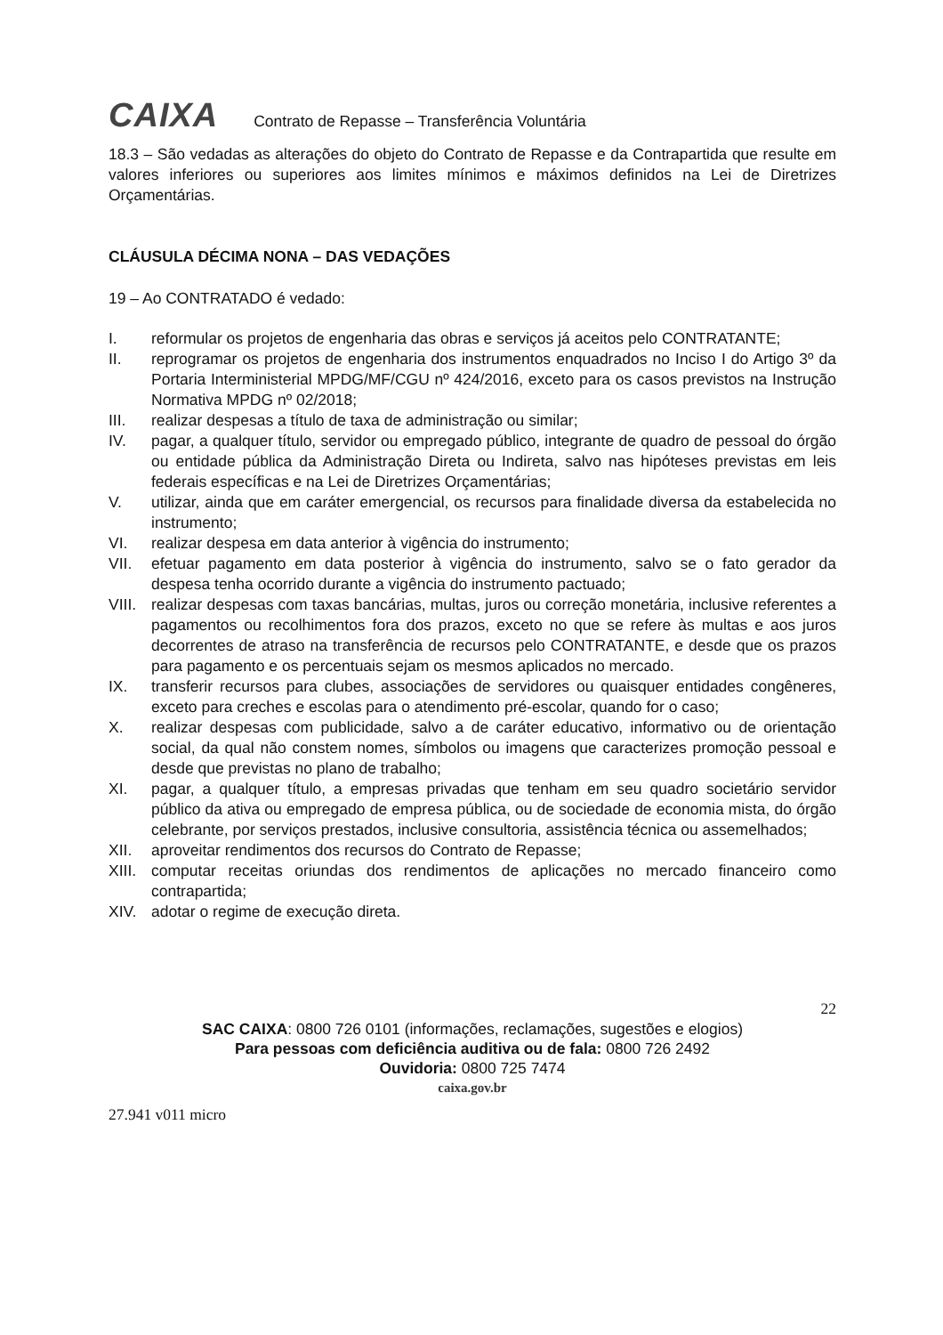CAIXA
Contrato de Repasse – Transferência Voluntária
18.3 – São vedadas as alterações do objeto do Contrato de Repasse e da Contrapartida que resulte em valores inferiores ou superiores aos limites mínimos e máximos definidos na Lei de Diretrizes Orçamentárias.
CLÁUSULA DÉCIMA NONA – DAS VEDAÇÕES
19 – Ao CONTRATADO é vedado:
I. reformular os projetos de engenharia das obras e serviços já aceitos pelo CONTRATANTE;
II. reprogramar os projetos de engenharia dos instrumentos enquadrados no Inciso I do Artigo 3º da Portaria Interministerial MPDG/MF/CGU nº 424/2016, exceto para os casos previstos na Instrução Normativa MPDG nº 02/2018;
III. realizar despesas a título de taxa de administração ou similar;
IV. pagar, a qualquer título, servidor ou empregado público, integrante de quadro de pessoal do órgão ou entidade pública da Administração Direta ou Indireta, salvo nas hipóteses previstas em leis federais específicas e na Lei de Diretrizes Orçamentárias;
V. utilizar, ainda que em caráter emergencial, os recursos para finalidade diversa da estabelecida no instrumento;
VI. realizar despesa em data anterior à vigência do instrumento;
VII. efetuar pagamento em data posterior à vigência do instrumento, salvo se o fato gerador da despesa tenha ocorrido durante a vigência do instrumento pactuado;
VIII.
realizar despesas com taxas bancárias, multas, juros ou correção monetária, inclusive referentes a pagamentos ou recolhimentos fora dos prazos, exceto no que se refere às multas e aos juros decorrentes de atraso na transferência de recursos pelo CONTRATANTE, e desde que os prazos para pagamento e os percentuais sejam os mesmos aplicados no mercado.
IX. transferir recursos para clubes, associações de servidores ou quaisquer entidades congêneres, exceto para creches e escolas para o atendimento pré-escolar, quando for o caso;
X. realizar despesas com publicidade, salvo a de caráter educativo, informativo ou de orientação social, da qual não constem nomes, símbolos ou imagens que caracterizes promoção pessoal e desde que previstas no plano de trabalho;
XI. pagar, a qualquer título, a empresas privadas que tenham em seu quadro societário servidor público da ativa ou empregado de empresa pública, ou de sociedade de economia mista, do órgão celebrante, por serviços prestados, inclusive consultoria, assistência técnica ou assemelhados;
XII. aproveitar rendimentos dos recursos do Contrato de Repasse;
XIII.
computar receitas oriundas dos rendimentos de aplicações no mercado financeiro como contrapartida;
XIV. adotar o regime de execução direta.
22
SAC CAIXA: 0800 726 0101 (informações, reclamações, sugestões e elogios)
Para pessoas com deficiência auditiva ou de fala: 0800 726 2492
Ouvidoria: 0800 725 7474
caixa.gov.br
27.941 v011 micro